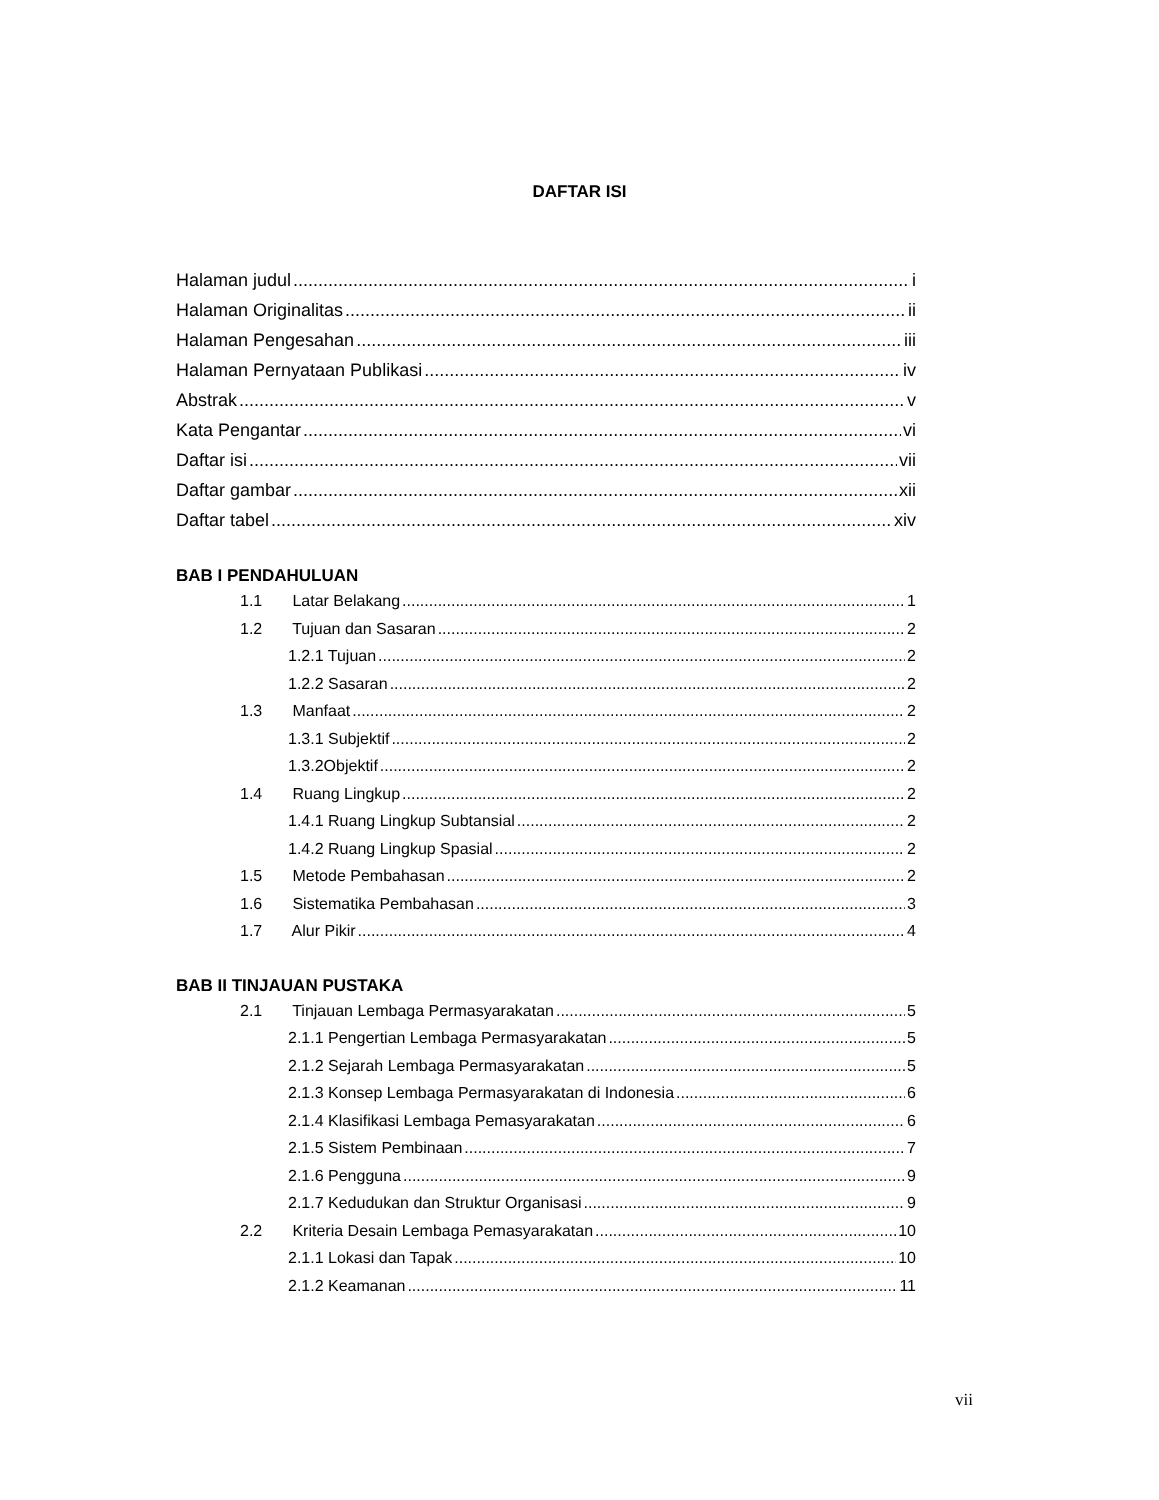DAFTAR ISI
Halaman judul i
Halaman Originalitas ii
Halaman Pengesahan iii
Halaman Pernyataan Publikasi iv
Abstrak v
Kata Pengantar vi
Daftar isi vii
Daftar gambar xii
Daftar tabel xiv
BAB I PENDAHULUAN
1.1 Latar Belakang 1
1.2 Tujuan dan Sasaran 2
1.2.1 Tujuan 2
1.2.2 Sasaran 2
1.3 Manfaat 2
1.3.1 Subjektif 2
1.3.2Objektif 2
1.4 Ruang Lingkup 2
1.4.1 Ruang Lingkup Subtansial 2
1.4.2 Ruang Lingkup Spasial 2
1.5 Metode Pembahasan 2
1.6 Sistematika Pembahasan 3
1.7 Alur Pikir 4
BAB II TINJAUAN PUSTAKA
2.1 Tinjauan Lembaga Permasyarakatan 5
2.1.1 Pengertian Lembaga Permasyarakatan 5
2.1.2 Sejarah Lembaga Permasyarakatan 5
2.1.3 Konsep Lembaga Permasyarakatan di Indonesia 6
2.1.4 Klasifikasi Lembaga Pemasyarakatan 6
2.1.5 Sistem Pembinaan 7
2.1.6 Pengguna 9
2.1.7 Kedudukan dan Struktur Organisasi 9
2.2 Kriteria Desain Lembaga Pemasyarakatan 10
2.1.1 Lokasi dan Tapak 10
2.1.2 Keamanan 11
vii